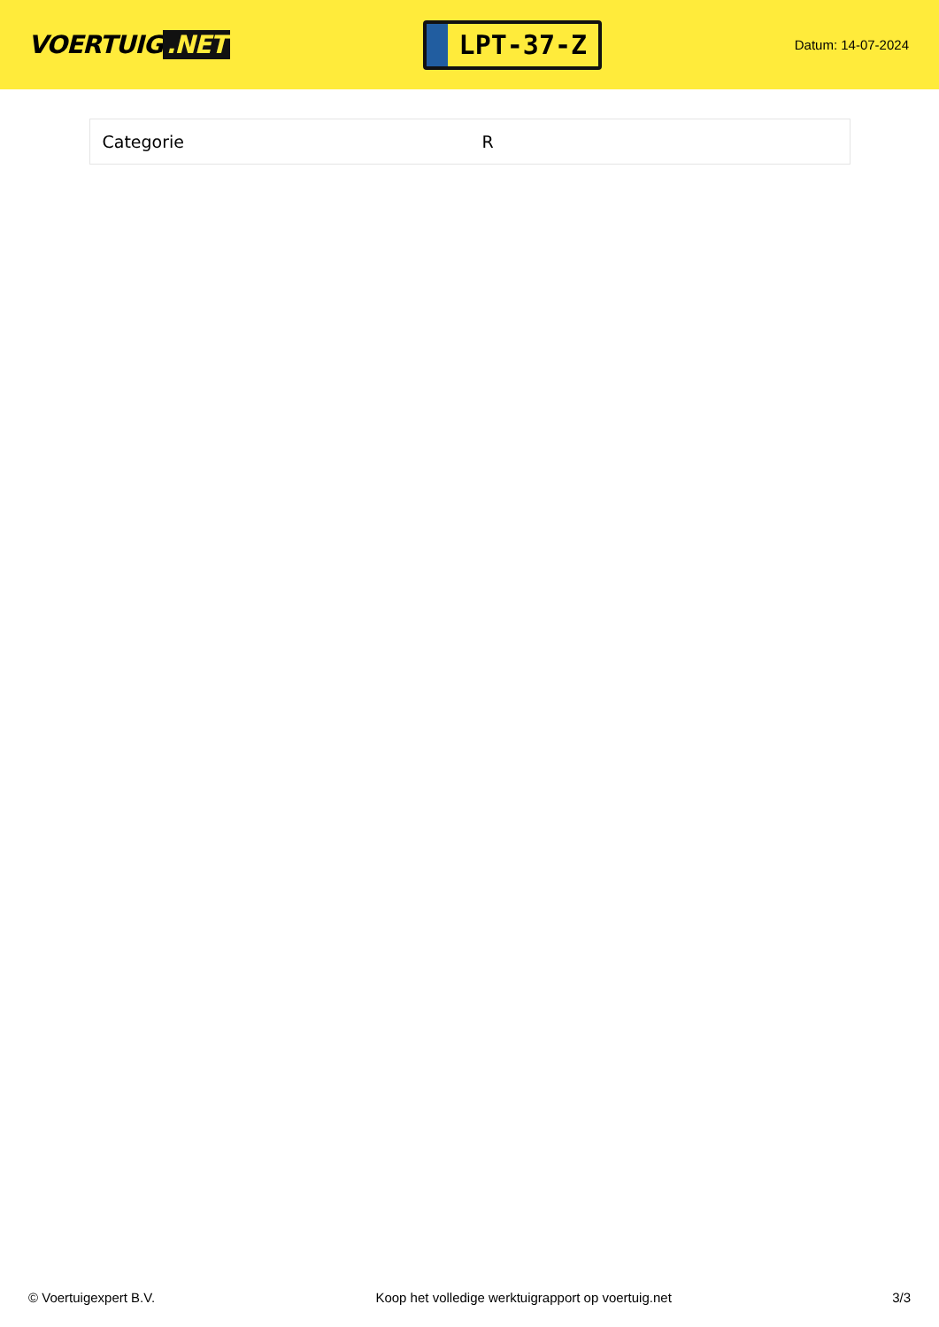VOERTUIG.NET
LPT-37-Z
Datum: 14-07-2024
| Categorie | R |
© Voertuigexpert B.V. Koop het volledige werktuigrapport op voertuig.net 3/3